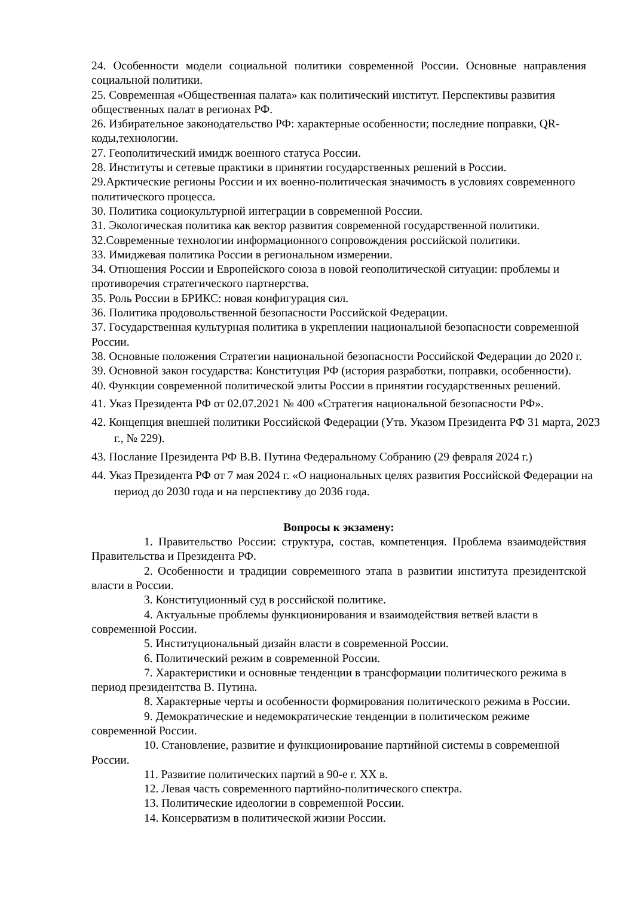24. Особенности модели социальной политики современной России. Основные направления социальной политики.
25. Современная «Общественная палата» как политический институт. Перспективы развития общественных палат в регионах РФ.
26. Избирательное законодательство РФ: характерные особенности; последние поправки, QR-коды,технологии.
27. Геополитический имидж военного статуса России.
28. Институты и сетевые практики в принятии государственных решений в России.
29.Арктические регионы России и их военно-политическая значимость в условиях современного политического процесса.
30. Политика социокультурной интеграции в современной России.
31. Экологическая политика как вектор развития современной государственной политики.
32.Современные технологии информационного сопровождения российской политики.
33. Имиджевая политика России в региональном измерении.
34. Отношения России и Европейского союза в новой геополитической ситуации: проблемы и противоречия стратегического партнерства.
35. Роль России в БРИКС: новая конфигурация сил.
36. Политика продовольственной безопасности Российской Федерации.
37. Государственная культурная политика в укреплении национальной безопасности современной России.
38. Основные положения Стратегии национальной безопасности Российской Федерации до 2020 г.
39. Основной закон государства: Конституция РФ (история разработки, поправки, особенности).
40. Функции современной политической элиты России в принятии государственных решений.
41. Указ Президента РФ от 02.07.2021 № 400 «Стратегия национальной безопасности РФ».
42. Концепция внешней политики Российской Федерации (Утв. Указом Президента РФ 31 марта, 2023 г., № 229).
43. Послание Президента РФ В.В. Путина Федеральному Собранию (29 февраля 2024 г.)
44. Указ Президента РФ от 7 мая 2024 г. «О национальных целях развития Российской Федерации на период до 2030 года и на перспективу до 2036 года.
Вопросы к экзамену:
1. Правительство России: структура, состав, компетенция. Проблема взаимодействия Правительства и Президента РФ.
2. Особенности и традиции современного этапа в развитии института президентской власти в России.
3. Конституционный суд в российской политике.
4. Актуальные проблемы функционирования и взаимодействия ветвей власти в современной России.
5. Институциональный дизайн власти в современной России.
6. Политический режим в современной России.
7. Характеристики и основные тенденции в трансформации политического режима в период президентства В. Путина.
8. Характерные черты и особенности формирования политического режима в России.
9. Демократические и недемократические тенденции в политическом режиме современной России.
10. Становление, развитие и функционирование партийной системы в современной России.
11. Развитие политических партий в 90-е г. XX в.
12. Левая часть современного партийно-политического спектра.
13. Политические идеологии в современной России.
14. Консерватизм в политической жизни России.